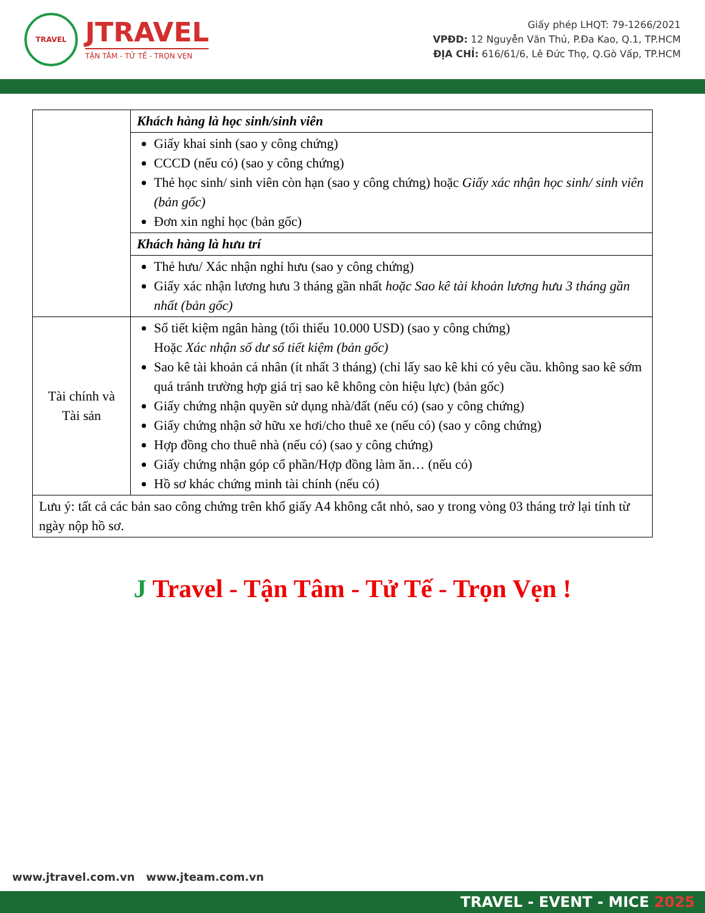TRAVEL
JTRAVEL
TẬN TÂM - TỬ TẾ - TRỌN VẸN
Giấy phép LHQT: 79-1266/2021
VPĐD: 12 Nguyễn Văn Thủ, P.Đa Kao, Q.1, TP.HCM
ĐỊA CHỈ: 616/61/6, Lê Đức Thọ, Q.Gò Vấp, TP.HCM
| | Khách hàng là học sinh/sinh viên |
| | Giấy khai sinh (sao y công chứng) CCCD (nếu có) (sao y công chứng) Thẻ học sinh/ sinh viên còn hạn (sao y công chứng) hoặc Giấy xác nhận học sinh/ sinh viên (bản gốc) Đơn xin nghỉ học (bản gốc) |
| | Khách hàng là hưu trí |
| | Thẻ hưu/ Xác nhận nghỉ hưu (sao y công chứng) Giấy xác nhận lương hưu 3 tháng gần nhất hoặc Sao kê tài khoản lương hưu 3 tháng gần nhất (bản gốc) |
| Tài chính và Tài sản | Sổ tiết kiệm ngân hàng (tối thiểu 10.000 USD) (sao y công chứng) Hoặc Xác nhận số dư sổ tiết kiệm (bản gốc) Sao kê tài khoản cá nhân (ít nhất 3 tháng) (chỉ lấy sao kê khi có yêu cầu. không sao kê sớm quá tránh trường hợp giá trị sao kê không còn hiệu lực) (bản gốc) Giấy chứng nhận quyền sử dụng nhà/đất (nếu có) (sao y công chứng) Giấy chứng nhận sở hữu xe hơi/cho thuê xe (nếu có) (sao y công chứng) Hợp đồng cho thuê nhà (nếu có) (sao y công chứng) Giấy chứng nhận góp cổ phần/Hợp đồng làm ăn… (nếu có) Hồ sơ khác chứng minh tài chính (nếu có) |
| Lưu ý: tất cả các bản sao công chứng trên khổ giấy A4 không cắt nhỏ, sao y trong vòng 03 tháng trở lại tính từ ngày nộp hồ sơ. | |
J Travel - Tận Tâm - Tử Tế - Trọn Vẹn !
www.jtravel.com.vn www.jteam.com.vn
TRAVEL - EVENT - MICE 2025